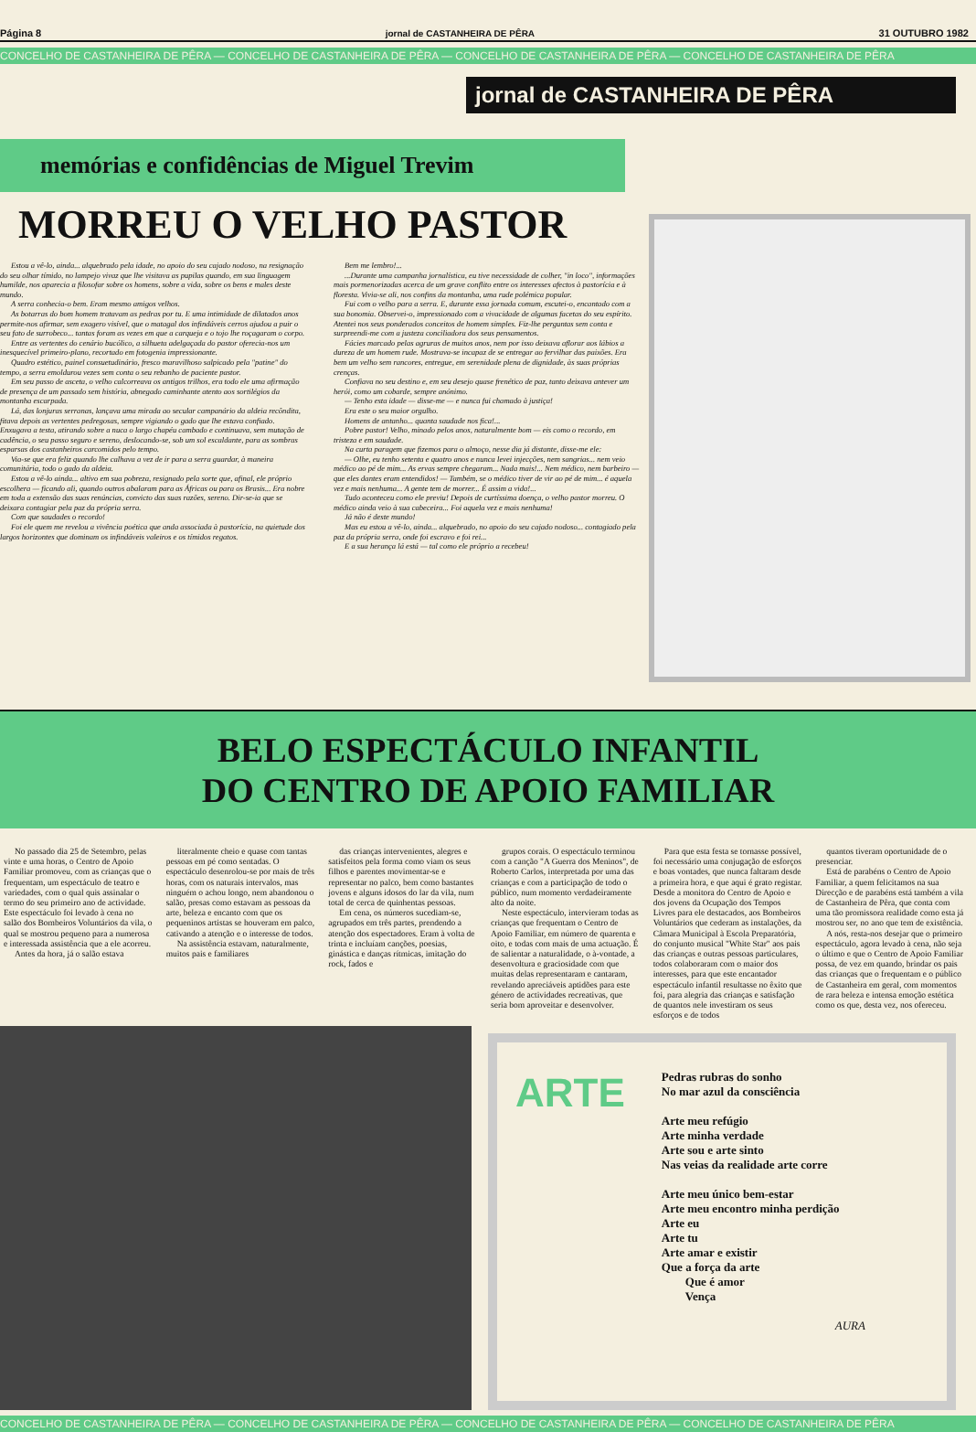Página 8 jornal de CASTANHEIRA DE PÊRA 31 OUTUBRO 1982
CONCELHO DE CASTANHEIRA DE PÊRA — CONCELHO DE CASTANHEIRA DE PÊRA — CONCELHO DE CASTANHEIRA DE PÊRA — CONCELHO DE CASTANHEIRA DE PÊRA
jornal de CASTANHEIRA DE PÊRA
memórias e confidências de Miguel Trevim
MORREU O VELHO PASTOR
Estou a vê-lo, ainda... alquebrado pela idade, no apoio do seu cajado nodoso, na resignação do seu olhar tímido, no lampejo vivaz que lhe visitava as pupilas quando, em sua linguagem humilde, nos aparecia a filosofar sobre os homens, sobre a vida, sobre os bens e males deste mundo.
A serra conhecia-o bem. Eram mesmo amigos velhos.
As botarras do bom homem tratavam as pedras por tu. E uma intimidade de dilatados anos permite-nos afirmar, sem exagero visível, que o matagal dos infindáveis cerros ajudou a puir o seu fato de surrobeco... tantas foram as vezes em que a carqueja e o tojo lhe roçagaram o corpo.
Entre as vertentes do cenário bucólico, a silhueta adelgaçada do pastor oferecia-nos um inesquecível primeiro-plano, recortado em fotogenia impressionante.
Quadro estético, painel consuetudinário, fresco maravilhoso salpicado pela "patine" do tempo, a serra emoldurou vezes sem conta o seu rebanho de paciente pastor.
Em seu passo de asceta, o velho calcorreava os antigos trilhos, era todo ele uma afirmação de presença de um passado sem história, abnegado caminhante atento aos sortilégios da montanha escarpada.
Lá, das lonjuras serranas, lançava uma mirada ao secular campanário da aldeia recôndita, fitava depois as vertentes pedregosas, sempre vigiando o gado que lhe estava confiado. Enxugava a testa, atirando sobre a nuca o largo chapéu cambado e continuava, sem mutação de cadência, o seu passo seguro e sereno, deslocando-se, sob um sol escaldante, para as sombras esparsas dos castanheiros carcomidos pelo tempo.
Via-se que era feliz quando lhe calhava a vez de ir para a serra guardar, à maneira comunitária, todo o gado da aldeia.
Estou a vê-lo ainda... altivo em sua pobreza, resignado pela sorte que, afinal, ele próprio escolhera — ficando ali, quando outros abalaram para as Áfricas ou para os Brasis... Era nobre em toda a extensão das suas renúncias, convicto das suas razões, sereno. Dir-se-ia que se deixara contagiar pela paz da própria serra.
Com que saudades o recordo!
Foi ele quem me revelou a vivência poética que anda associada à pastorícia, na quietude dos largos horizontes que dominam os infindáveis valeiros e os tímidos regatos.
Bem me lembro!...
...Durante uma campanha jornalística, eu tive necessidade de colher, "in loco", informações mais pormenorizadas acerca de um grave conflito entre os interesses afectos à pastorícia e à floresta. Vivia-se ali, nos confins da montanha, uma rude polémica popular.
Fui com o velho para a serra. E, durante essa jornada comum, escutei-o, encantado com a sua bonomia. Observei-o, impressionado com a vivacidade de algumas facetas do seu espírito. Atentei nos seus ponderados conceitos de homem simples. Fiz-lhe perguntas sem conta e surpreendi-me com a justeza conciliadora dos seus pensamentos.
Fácies marcado pelas agruras de muitos anos, nem por isso deixava aflorar aos lábios a dureza de um homem rude. Mostrava-se incapaz de se entregar ao fervilhar das paixões. Era bem um velho sem rancores, entregue, em serenidade plena de dignidade, às suas próprias crenças.
Confiava no seu destino e, em seu desejo quase frenético de paz, tanto deixava antever um herói, como um cobarde, sempre anónimo.
— Tenho esta idade — disse-me — e nunca fui chamado à justiça!
Era este o seu maior orgulho.
Homens de antanho... quanta saudade nos fica!...
Pobre pastor! Velho, minado pelos anos, naturalmente bom — eis como o recordo, em tristeza e em saudade.
Na curta paragem que fizemos para o almoço, nesse dia já distante, disse-me ele:
— Olhe, eu tenho setenta e quatro anos e nunca levei injecções, nem sangrias... nem veio médico ao pé de mim... As ervas sempre chegaram... Nada mais!... Nem médico, nem barbeiro — que eles dantes eram entendidos! — Também, se o médico tiver de vir ao pé de mim... é aquela vez e mais nenhuma... A gente tem de morrer... É assim a vida!...
Tudo aconteceu como ele previu! Depois de curtíssima doença, o velho pastor morreu. O médico ainda veio à sua cabeceira... Foi aquela vez e mais nenhuma!
Já não é deste mundo!
Mas eu estou a vê-lo, ainda... alquebrado, no apoio do seu cajado nodoso... contagiado pela paz da própria serra, onde foi escravo e foi rei...
E a sua herança lá está — tal como ele próprio a recebeu!
BELO ESPECTÁCULO INFANTIL
DO CENTRO DE APOIO FAMILIAR
No passado dia 25 de Setembro, pelas vinte e uma horas, o Centro de Apoio Familiar promoveu, com as crianças que o frequentam, um espectáculo de teatro e variedades, com o qual quis assinalar o termo do seu primeiro ano de actividade. Este espectáculo foi levado à cena no salão dos Bombeiros Voluntários da vila, o qual se mostrou pequeno para a numerosa e interessada assistência que a ele acorreu.
Antes da hora, já o salão estava
literalmente cheio e quase com tantas pessoas em pé como sentadas. O espectáculo desenrolou-se por mais de três horas, com os naturais intervalos, mas ninguém o achou longo, nem abandonou o salão, presas como estavam as pessoas da arte, beleza e encanto com que os pequeninos artistas se houveram em palco, cativando a atenção e o interesse de todos.
Na assistência estavam, naturalmente, muitos pais e familiares
das crianças intervenientes, alegres e satisfeitos pela forma como viam os seus filhos e parentes movimentar-se e representar no palco, bem como bastantes jovens e alguns idosos do lar da vila, num total de cerca de quinhentas pessoas.
Em cena, os números sucediam-se, agrupados em três partes, prendendo a atenção dos espectadores. Eram à volta de trinta e incluíam canções, poesias, ginástica e danças rítmicas, imitação do rock, fados e
grupos corais. O espectáculo terminou com a canção "A Guerra dos Meninos", de Roberto Carlos, interpretada por uma das crianças e com a participação de todo o público, num momento verdadeiramente alto da noite.
Neste espectáculo, intervieram todas as crianças que frequentam o Centro de Apoio Familiar, em número de quarenta e oito, e todas com mais de uma actuação. É de salientar a naturalidade, o à-vontade, a desenvoltura e graciosidade com que muitas delas representaram e cantaram, revelando apreciáveis aptidões para este género de actividades recreativas, que seria bom aproveitar e desenvolver.
Para que esta festa se tornasse possível, foi necessário uma conjugação de esforços e boas vontades, que nunca faltaram desde a primeira hora, e que aqui é grato registar. Desde a monitora do Centro de Apoio e dos jovens da Ocupação dos Tempos Livres para ele destacados, aos Bombeiros Voluntários que cederam as instalações, da Câmara Municipal à Escola Preparatória, do conjunto musical "White Star" aos pais das crianças e outras pessoas particulares, todos colaboraram com o maior dos interesses, para que este encantador espectáculo infantil resultasse no êxito que foi, para alegria das crianças e satisfação de quantos nele investiram os seus esforços e de todos
quantos tiveram oportunidade de o presenciar.
Está de parabéns o Centro de Apoio Familiar, a quem felicitamos na sua Direcção e de parabéns está também a vila de Castanheira de Pêra, que conta com uma tão promissora realidade como esta já mostrou ser, no ano que tem de existência.
A nós, resta-nos desejar que o primeiro espectáculo, agora levado à cena, não seja o último e que o Centro de Apoio Familiar possa, de vez em quando, brindar os pais das crianças que o frequentam e o público de Castanheira em geral, com momentos de rara beleza e intensa emoção estética como os que, desta vez, nos ofereceu.
ARTE
Pedras rubras do sonho
No mar azul da consciência
Arte meu refúgio
Arte minha verdade
Arte sou e arte sinto
Nas veias da realidade arte corre
Arte meu único bem-estar
Arte meu encontro minha perdição
Arte eu
Arte tu
Arte amar e existir
Que a força da arte
Que é amor
Vença
AURA
CONCELHO DE CASTANHEIRA DE PÊRA — CONCELHO DE CASTANHEIRA DE PÊRA — CONCELHO DE CASTANHEIRA DE PÊRA — CONCELHO DE CASTANHEIRA DE PÊRA